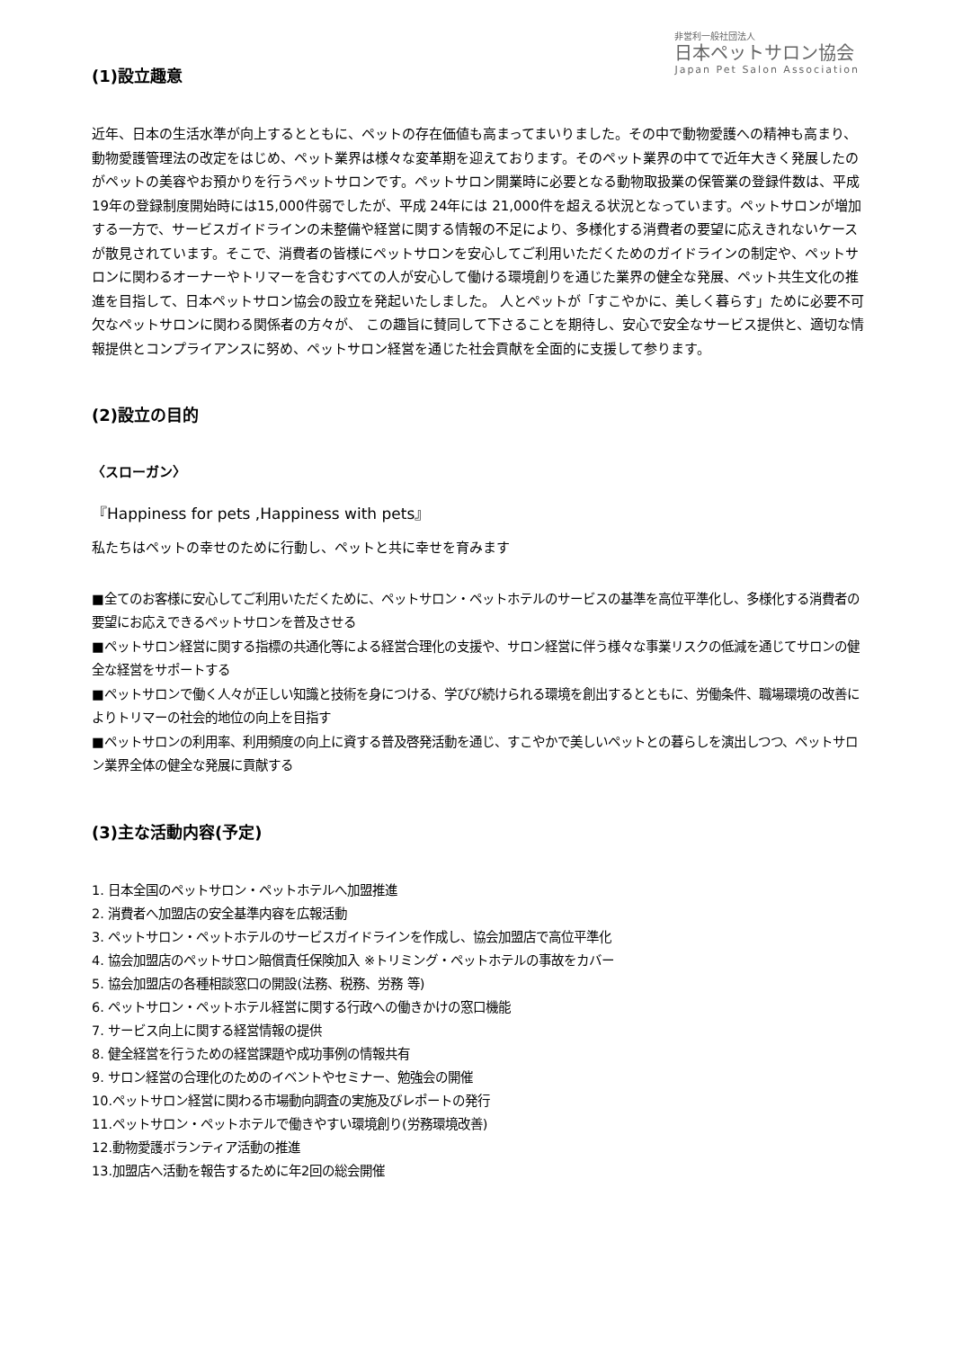非営利一般社団法人
日本ペットサロン協会
Japan Pet Salon Association
(1)設立趣意
近年、日本の生活水準が向上するとともに、ペットの存在価値も高まってまいりました。その中で動物愛護への精神も高まり、動物愛護管理法の改定をはじめ、ペット業界は様々な変革期を迎えております。そのペット業界の中てで近年大きく発展したのがペットの美容やお預かりを行うペットサロンです。ペットサロン開業時に必要となる動物取扱業の保管業の登録件数は、平成19年の登録制度開始時には15,000件弱でしたが、平成 24年には 21,000件を超える状況となっています。ペットサロンが増加する一方で、サービスガイドラインの未整備や経営に関する情報の不足により、多様化する消費者の要望に応えきれないケースが散見されています。そこで、消費者の皆様にペットサロンを安心してご利用いただくためのガイドラインの制定や、ペットサロンに関わるオーナーやトリマーを含むすべての人が安心して働ける環境創りを通じた業界の健全な発展、ペット共生文化の推進を目指して、日本ペットサロン協会の設立を発起いたしました。 人とペットが「すこやかに、美しく暮らす」ために必要不可欠なペットサロンに関わる関係者の方々が、 この趣旨に賛同して下さることを期待し、安心で安全なサービス提供と、適切な情報提供とコンプライアンスに努め、ペットサロン経営を通じた社会貢献を全面的に支援して参ります。
(2)設立の目的
〈スローガン〉
『Happiness for pets ,Happiness with pets』
私たちはペットの幸せのために行動し、ペットと共に幸せを育みます
■全てのお客様に安心してご利用いただくために、ペットサロン・ペットホテルのサービスの基準を高位平準化し、多様化する消費者の要望にお応えできるペットサロンを普及させる
■ペットサロン経営に関する指標の共通化等による経営合理化の支援や、サロン経営に伴う様々な事業リスクの低減を通じてサロンの健全な経営をサポートする
■ペットサロンで働く人々が正しい知識と技術を身につける、学びび続けられる環境を創出するとともに、労働条件、職場環境の改善によりトリマーの社会的地位の向上を目指す
■ペットサロンの利用率、利用頻度の向上に資する普及啓発活動を通じ、すこやかで美しいペットとの暮らしを演出しつつ、ペットサロン業界全体の健全な発展に貢献する
(3)主な活動内容(予定)
1. 日本全国のペットサロン・ペットホテルへ加盟推進
2. 消費者へ加盟店の安全基準内容を広報活動
3. ペットサロン・ペットホテルのサービスガイドラインを作成し、協会加盟店で高位平準化
4. 協会加盟店のペットサロン賠償責任保険加入 ※トリミング・ペットホテルの事故をカバー
5. 協会加盟店の各種相談窓口の開設(法務、税務、労務 等)
6. ペットサロン・ペットホテル経営に関する行政への働きかけの窓口機能
7. サービス向上に関する経営情報の提供
8. 健全経営を行うための経営課題や成功事例の情報共有
9. サロン経営の合理化のためのイベントやセミナー、勉強会の開催
10.ペットサロン経営に関わる市場動向調査の実施及びレポートの発行
11.ペットサロン・ペットホテルで働きやすい環境創り(労務環境改善)
12.動物愛護ボランティア活動の推進
13.加盟店へ活動を報告するために年2回の総会開催